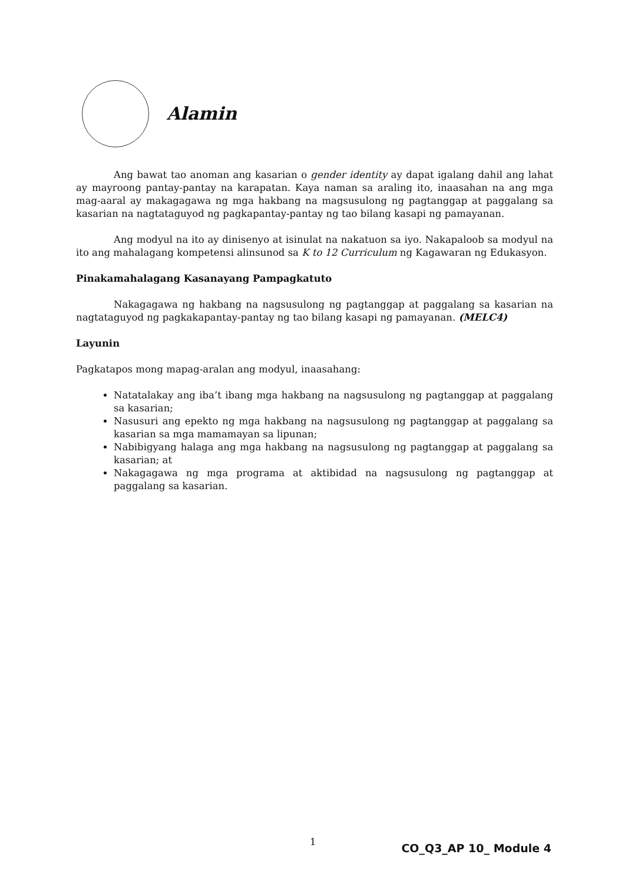Alamin
Ang bawat tao anoman ang kasarian o gender identity ay dapat igalang dahil ang lahat ay mayroong pantay-pantay na karapatan. Kaya naman sa araling ito, inaasahan na ang mga mag-aaral ay makagagawa ng mga hakbang na magsusulong ng pagtanggap at paggalang sa kasarian na nagtataguyod ng pagkapantay-pantay ng tao bilang kasapi ng pamayanan.
Ang modyul na ito ay dinisenyo at isinulat na nakatuon sa iyo. Nakapaloob sa modyul na ito ang mahalagang kompetensi alinsunod sa K to 12 Curriculum ng Kagawaran ng Edukasyon.
Pinakamahalagang Kasanayang Pampagkatuto
Nakagagawa ng hakbang na nagsusulong ng pagtanggap at paggalang sa kasarian na nagtataguyod ng pagkakapantay-pantay ng tao bilang kasapi ng pamayanan. (MELC4)
Layunin
Pagkatapos mong mapag-aralan ang modyul, inaasahang:
Natatalakay ang iba’t ibang mga hakbang na nagsusulong ng pagtanggap at paggalang sa kasarian;
Nasusuri ang epekto ng mga hakbang na nagsusulong ng pagtanggap at paggalang sa kasarian sa mga mamamayan sa lipunan;
Nabibigyang halaga ang mga hakbang na nagsusulong ng pagtanggap at paggalang sa kasarian; at
Nakagagawa ng mga programa at aktibidad na nagsusulong ng pagtanggap at paggalang sa kasarian.
1
CO_Q3_AP 10_ Module 4